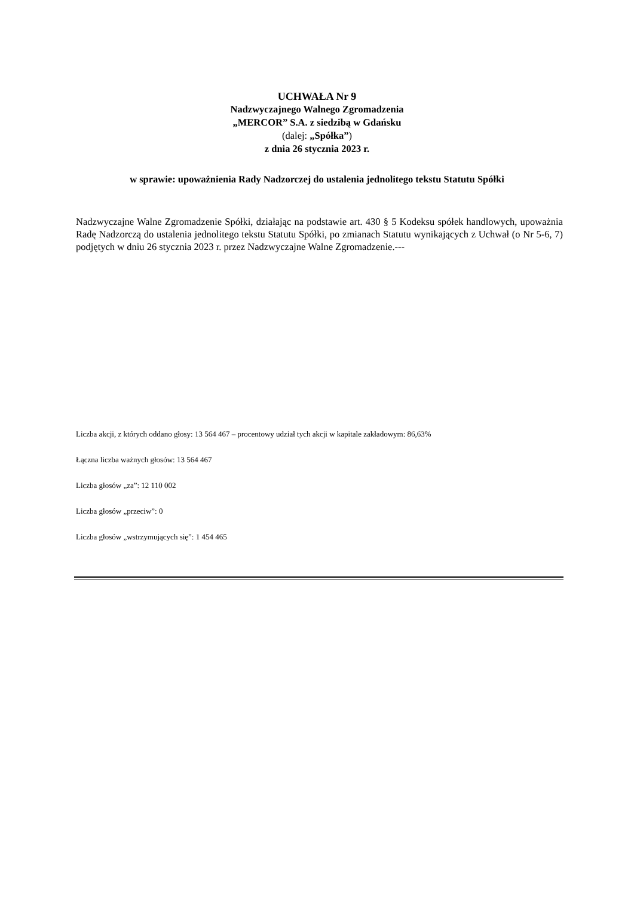UCHWAŁA Nr 9
Nadzwyczajnego Walnego Zgromadzenia
„MERCOR” S.A. z siedzibą w Gdańsku
(dalej: „Spółka”)
z dnia 26 stycznia 2023 r.
w sprawie: upoważnienia Rady Nadzorczej do ustalenia jednolitego tekstu Statutu Spółki
Nadzwyczajne Walne Zgromadzenie Spółki, działając na podstawie art. 430 § 5 Kodeksu spółek handlowych, upoważnia Radę Nadzorczą do ustalenia jednolitego tekstu Statutu Spółki, po zmianach Statutu wynikających z Uchwał (o Nr 5-6, 7) podjętych w dniu 26 stycznia 2023 r. przez Nadzwyczajne Walne Zgromadzenie.---
Liczba akcji, z których oddano głosy: 13 564 467 – procentowy udział tych akcji w kapitale zakładowym: 86,63%
Łączna liczba ważnych głosów: 13 564 467
Liczba głosów „za”: 12 110 002
Liczba głosów „przeciw”: 0
Liczba głosów „wstrzymujących się”: 1 454 465